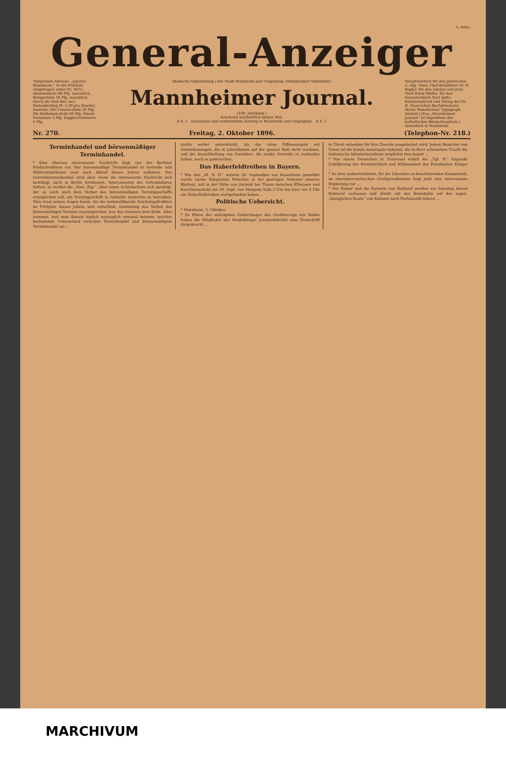3. Seite.
General-Anzeiger
Telegramm-Adresse: „Journal Mannheim.“ In der Postliste eingetragen unter Nr. 2672. Abonnement: 60 Pfg. monatlich, Bringerlohn 10 Pfg. monatlich, durch die Post bez. incl. Postaufschlag M. 2.30 pro Quartal. Inserate: Die Colonel-Zeile 20 Pfg. Die Reklamen-Zeile 60 Pfg. Einzel-Nummern 3 Pfg. Doppel-Nummern 5 Pfg.
(Badische Volkszeitung.) der Stadt Mannheim und Umgebung. (Mannheimer Volksblatt.)
Mannheimer Journal.
(106. Jahrgang.)
Erscheint wöchentlich sieben Mal.
E 6, 2 Gelesenste und verbreitetste Zeitung in Mannheim und Umgegend. E 6, 2
Verantwortlich für den politischen u. allg. Theil: Chef-Redakteur Dr. H. Bagler. für den lokalen und prov. Theil Ernst Müller. für den Inseratentheil: Karl Apfel. Rotationsdruck und Verlag der Dr. H. Haas'schen Buchdruckerei. (Erste Mannheimer Typograph. Anstalt.) (Das „Mannheimer Journal“ ist Eigenthum des katholischen Bürgerhospitals.) sämmtlich in Mannheim.
Nr. 270. Freitag, 2. Oktober 1896. (Telephon-Nr. 218.)
Terminhandel und börsenmäßiger Terminhandel.
* Eine überaus interessante Nachricht liegt von der Berliner Productenbörse vor. Der börsenmäßige Terminhandel in Getreide und Mühlenfabrikaten muß nach Ablauf dieses Jahres aufhören. Der Getreideterminhandel wird aber, wenn die interessante Nachricht sich bestätigt, auch in Berlin fortdauern. Interessenten der Getreidebörse hätten, so meldet die „Voss. Ztg.“, über einen Schlußschein sich geeinigt, der es auch nach dem Verbot des börsenmäßigen Termingeschäfts ermöglichen soll, ein Termingeschäft in Getreide weiterhin zu betreiben. Man traut seinen Augen kaum. Als die nationalliberale Reichstagsfraktion im Frühjahr dieses Jahres sich entschloß, einstimmig das Verbot des börsenmäßigen Termins auszusprechen, war des Gezeters kein Ende. Alles umsonst, daß man damals täglich womöglich zweimal betonte, welcher bedeutende Unterschied zwischen Terminhandel und börsenmäßigem Terminhandel sei ...
nichts weiter unterdrückt, als das reine Differenzspiel mit Getreidemengen, die in Jahrzehnten auf der ganzen Welt nicht wachsen, und die Ausschließung von Outsiders, die weder Getreide zu verkaufen haben, noch es gebrauchen.
Das Haberfeldtreiben in Bayern.
* Wie den „M. N. N.“ unterm 30. September aus Rosenheim gemeldet wurde (siehe Telegramm München in der gestrigen Nummer unseres Blattes), soll in der Nähe von Jarosöd bei Thann zwischen Ellmosen und Karolinenschuld am 29. Sept. von Morgens halb 3 Uhr bis kurz vor 4 Uhr ein Haberfeldtreiben stattgefunden haben ...
Politische Uebersicht.
* Mannheim, 2. Oktober.
* Zu Ehren des siebzigsten Geburtstages des Großherzogs von Baden haben die Mitglieder der Heidelberger Juristenfakultät eine Festschrift dargebracht ...
in Trient nebenher für ihre Zwecke ausgebeutet wird. Jedem Besucher von Trient ist die banda municipale bekannt, die in ihrer schmucken Tracht die italienische Infanterieuniform möglichst treu kopirt ...
* Von einem Deutschen in Transvaal erhält die „Tgl. R.“ folgende Schilderung der Persönlichkeit und Wirksamkeit des Präsidenten Krüger ...
* Zu dem mehrerwähnten, für die Liberalen so beschämenden Kompromiß, im oberösterreichischen Großgrundbesitze liegt jetzt eine interessante Ergänzung vor ...
* Der Kaiser und die Kaiserin von Rußland werden am Samstag Abend Balmoral verlassen und direkt mit der Eisenbahn auf der sogen. „königlichen Route“ von Ballater nach Portsmouth fahren ...
MARCHIVUM